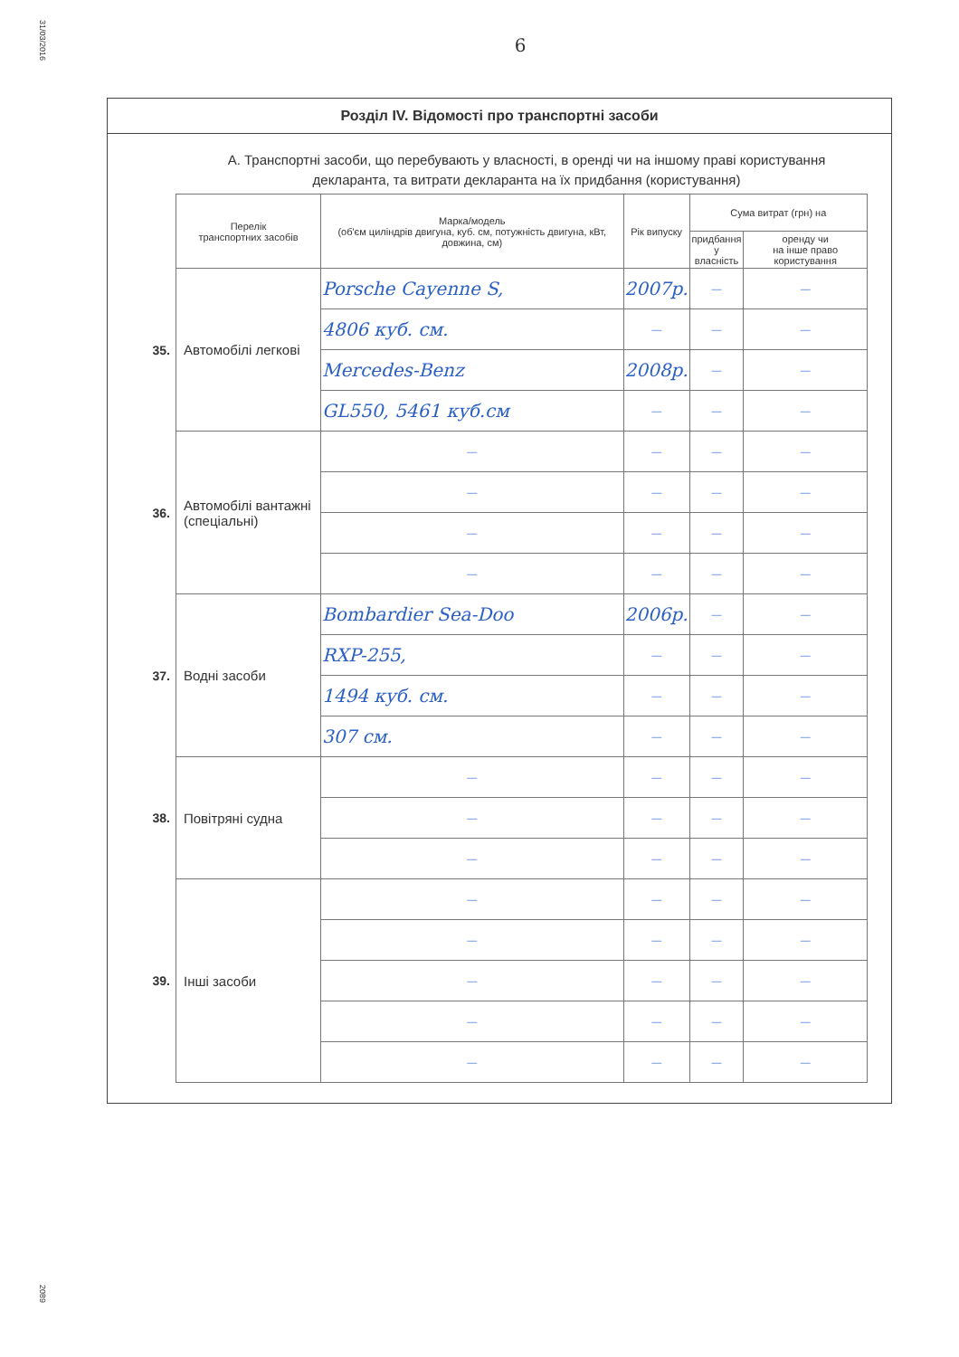31/03/2016
2089
6
Розділ IV. Відомості про транспортні засоби
А. Транспортні засоби, що перебувають у власності, в оренді чи на іншому праві користування
декларанта, та витрати декларанта на їх придбання (користування)
| | Перелік транспортних засобів | Марка/модель (об'єм циліндрів двигуна, куб. см, потужність двигуна, кВт, довжина, см) | Рік випуску | Сума витрат (грн) на | |
| | | | | придбання у власність | оренду чи на інше право користування |
| 35. | Автомобілі легкові | Porsche Cayenne S, | 2007р. | — | — |
| | | 4806 куб. см. | — | — | — |
| | | Mercedes-Benz | 2008р. | — | — |
| | | GL550, 5461 куб.см | — | — | — |
| 36. | Автомобілі вантажні (спеціальні) | — | — | — | — |
| | | — | — | — | — |
| | | — | — | — | — |
| | | — | — | — | — |
| 37. | Водні засоби | Bombardier Sea-Doo | 2006р. | — | — |
| | | RXP-255, | — | — | — |
| | | 1494 куб. см. | — | — | — |
| | | 307 см. | — | — | — |
| 38. | Повітряні судна | — | — | — | — |
| | | — | — | — | — |
| | | — | — | — | — |
| 39. | Інші засоби | — | — | — | — |
| | | — | — | — | — |
| | | — | — | — | — |
| | | — | — | — | — |
| | | — | — | — | — |